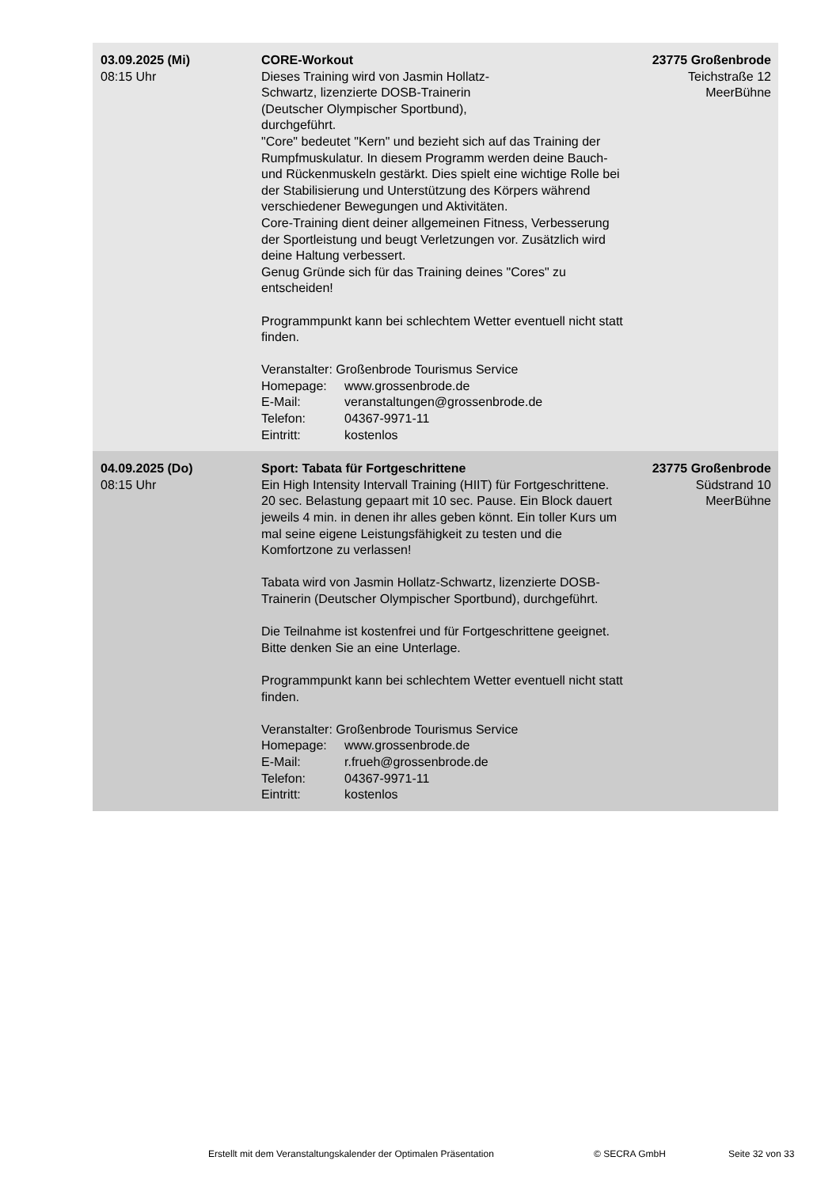| 03.09.2025 (Mi) 08:15 Uhr | CORE-Workout Dieses Training wird von Jasmin Hollatz- Schwartz, lizenzierte DOSB-Trainerin (Deutscher Olympischer Sportbund), durchgeführt. "Core" bedeutet "Kern" und bezieht sich auf das Training der Rumpfmuskulatur. In diesem Programm werden deine Bauch- und Rückenmuskeln gestärkt. Dies spielt eine wichtige Rolle bei der Stabilisierung und Unterstützung des Körpers während verschiedener Bewegungen und Aktivitäten. Core-Training dient deiner allgemeinen Fitness, Verbesserung der Sportleistung und beugt Verletzungen vor. Zusätzlich wird deine Haltung verbessert. Genug Gründe sich für das Training deines "Cores" zu entscheiden! Programmpunkt kann bei schlechtem Wetter eventuell nicht statt finden. Veranstalter: Großenbrode Tourismus Service Homepage: www.grossenbrode.de E-Mail: veranstaltungen@grossenbrode.de Telefon: 04367-9971-11 Eintritt: kostenlos | 23775 Großenbrode Teichstraße 12 MeerBühne |
| 04.09.2025 (Do) 08:15 Uhr | Sport: Tabata für Fortgeschrittene Ein High Intensity Intervall Training (HIIT) für Fortgeschrittene. 20 sec. Belastung gepaart mit 10 sec. Pause. Ein Block dauert jeweils 4 min. in denen ihr alles geben könnt. Ein toller Kurs um mal seine eigene Leistungsfähigkeit zu testen und die Komfortzone zu verlassen! Tabata wird von Jasmin Hollatz-Schwartz, lizenzierte DOSB-Trainerin (Deutscher Olympischer Sportbund), durchgeführt. Die Teilnahme ist kostenfrei und für Fortgeschrittene geeignet. Bitte denken Sie an eine Unterlage. Programmpunkt kann bei schlechtem Wetter eventuell nicht statt finden. Veranstalter: Großenbrode Tourismus Service Homepage: www.grossenbrode.de E-Mail: r.frueh@grossenbrode.de Telefon: 04367-9971-11 Eintritt: kostenlos | 23775 Großenbrode Südstrand 10 MeerBühne |
Erstellt mit dem Veranstaltungskalender der Optimalen Präsentation © SECRA GmbH Seite 32 von 33